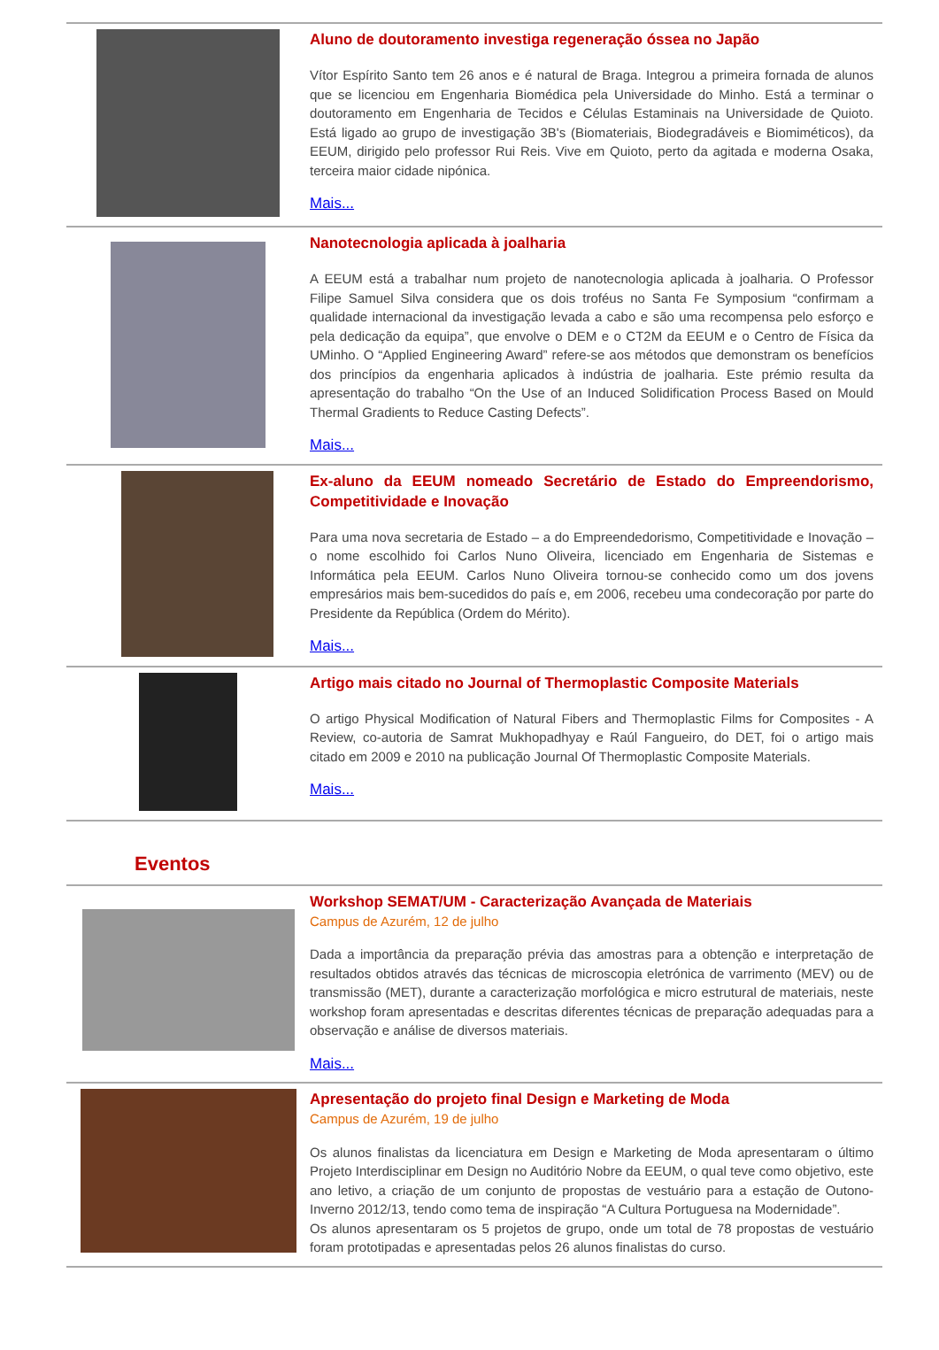Aluno de doutoramento investiga regeneração óssea no Japão
Vítor Espírito Santo tem 26 anos e é natural de Braga. Integrou a primeira fornada de alunos que se licenciou em Engenharia Biomédica pela Universidade do Minho. Está a terminar o doutoramento em Engenharia de Tecidos e Células Estaminais na Universidade de Quioto. Está ligado ao grupo de investigação 3B's (Biomateriais, Biodegradáveis e Biomiméticos), da EEUM, dirigido pelo professor Rui Reis. Vive em Quioto, perto da agitada e moderna Osaka, terceira maior cidade nipónica.
Mais...
Nanotecnologia aplicada à joalharia
A EEUM está a trabalhar num projeto de nanotecnologia aplicada à joalharia. O Professor Filipe Samuel Silva considera que os dois troféus no Santa Fe Symposium “confirmam a qualidade internacional da investigação levada a cabo e são uma recompensa pelo esforço e pela dedicação da equipa”, que envolve o DEM e o CT2M da EEUM e o Centro de Física da UMinho. O “Applied Engineering Award” refere-se aos métodos que demonstram os benefícios dos princípios da engenharia aplicados à indústria de joalharia. Este prémio resulta da apresentação do trabalho “On the Use of an Induced Solidification Process Based on Mould Thermal Gradients to Reduce Casting Defects”.
Mais...
Ex-aluno da EEUM nomeado Secretário de Estado do Empreendorismo, Competitividade e Inovação
Para uma nova secretaria de Estado – a do Empreendedorismo, Competitividade e Inovação – o nome escolhido foi Carlos Nuno Oliveira, licenciado em Engenharia de Sistemas e Informática pela EEUM. Carlos Nuno Oliveira tornou-se conhecido como um dos jovens empresários mais bem-sucedidos do país e, em 2006, recebeu uma condecoração por parte do Presidente da República (Ordem do Mérito).
Mais...
Artigo mais citado no Journal of Thermoplastic Composite Materials
O artigo Physical Modification of Natural Fibers and Thermoplastic Films for Composites - A Review, co-autoria de Samrat Mukhopadhyay e Raúl Fangueiro, do DET, foi o artigo mais citado em 2009 e 2010 na publicação Journal Of Thermoplastic Composite Materials.
Mais...
Eventos
Workshop SEMAT/UM - Caracterização Avançada de Materiais
Campus de Azurém, 12 de julho
Dada a importância da preparação prévia das amostras para a obtenção e interpretação de resultados obtidos através das técnicas de microscopia eletrónica de varrimento (MEV) ou de transmissão (MET), durante a caracterização morfológica e micro estrutural de materiais, neste workshop foram apresentadas e descritas diferentes técnicas de preparação adequadas para a observação e análise de diversos materiais.
Mais...
Apresentação do projeto final Design e Marketing de Moda
Campus de Azurém, 19 de julho
Os alunos finalistas da licenciatura em Design e Marketing de Moda apresentaram o último Projeto Interdisciplinar em Design no Auditório Nobre da EEUM, o qual teve como objetivo, este ano letivo, a criação de um conjunto de propostas de vestuário para a estação de Outono-Inverno 2012/13, tendo como tema de inspiração “A Cultura Portuguesa na Modernidade”.
Os alunos apresentaram os 5 projetos de grupo, onde um total de 78 propostas de vestuário foram prototipadas e apresentadas pelos 26 alunos finalistas do curso.